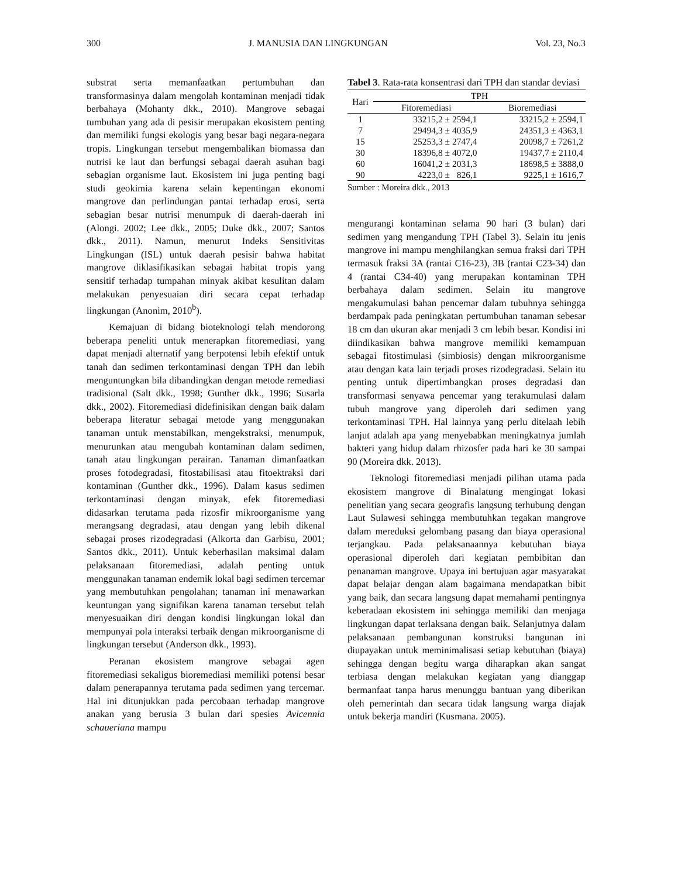300 J. MANUSIA DAN LINGKUNGAN Vol. 23, No.3
substrat serta memanfaatkan pertumbuhan dan transformasinya dalam mengolah kontaminan menjadi tidak berbahaya (Mohanty dkk., 2010). Mangrove sebagai tumbuhan yang ada di pesisir merupakan ekosistem penting dan memiliki fungsi ekologis yang besar bagi negara-negara tropis. Lingkungan tersebut mengembalikan biomassa dan nutrisi ke laut dan berfungsi sebagai daerah asuhan bagi sebagian organisme laut. Ekosistem ini juga penting bagi studi geokimia karena selain kepentingan ekonomi mangrove dan perlindungan pantai terhadap erosi, serta sebagian besar nutrisi menumpuk di daerah-daerah ini (Alongi. 2002; Lee dkk., 2005; Duke dkk., 2007; Santos dkk., 2011). Namun, menurut Indeks Sensitivitas Lingkungan (ISL) untuk daerah pesisir bahwa habitat mangrove diklasifikasikan sebagai habitat tropis yang sensitif terhadap tumpahan minyak akibat kesulitan dalam melakukan penyesuaian diri secara cepat terhadap lingkungan (Anonim, 2010<sup>b</sup>).
Kemajuan di bidang bioteknologi telah mendorong beberapa peneliti untuk menerapkan fitoremediasi, yang dapat menjadi alternatif yang berpotensi lebih efektif untuk tanah dan sedimen terkontaminasi dengan TPH dan lebih menguntungkan bila dibandingkan dengan metode remediasi tradisional (Salt dkk., 1998; Gunther dkk., 1996; Susarla dkk., 2002). Fitoremediasi didefinisikan dengan baik dalam beberapa literatur sebagai metode yang menggunakan tanaman untuk menstabilkan, mengekstraksi, menumpuk, menurunkan atau mengubah kontaminan dalam sedimen, tanah atau lingkungan perairan. Tanaman dimanfaatkan proses fotodegradasi, fitostabilisasi atau fitoektraksi dari kontaminan (Gunther dkk., 1996). Dalam kasus sedimen terkontaminasi dengan minyak, efek fitoremediasi didasarkan terutama pada rizosfir mikroorganisme yang merangsang degradasi, atau dengan yang lebih dikenal sebagai proses rizodegradasi (Alkorta dan Garbisu, 2001; Santos dkk., 2011). Untuk keberhasilan maksimal dalam pelaksanaan fitoremediasi, adalah penting untuk menggunakan tanaman endemik lokal bagi sedimen tercemar yang membutuhkan pengolahan; tanaman ini menawarkan keuntungan yang signifikan karena tanaman tersebut telah menyesuaikan diri dengan kondisi lingkungan lokal dan mempunyai pola interaksi terbaik dengan mikroorganisme di lingkungan tersebut (Anderson dkk., 1993).
Peranan ekosistem mangrove sebagai agen fitoremediasi sekaligus bioremediasi memiliki potensi besar dalam penerapannya terutama pada sedimen yang tercemar. Hal ini ditunjukkan pada percobaan terhadap mangrove anakan yang berusia 3 bulan dari spesies Avicennia schaueriana mampu
Tabel 3. Rata-rata konsentrasi dari TPH dan standar deviasi
| Hari | TPH | |
| --- | --- | --- |
| | Fitoremediasi | Bioremediasi |
| 1 | 33215,2 ± 2594,1 | 33215,2 ± 2594,1 |
| 7 | 29494,3 ± 4035,9 | 24351,3 ± 4363,1 |
| 15 | 25253,3 ± 2747,4 | 20098,7 ± 7261,2 |
| 30 | 18396,8 ± 4072,0 | 19437,7 ± 2110,4 |
| 60 | 16041,2 ± 2031,3 | 18698,5 ± 3888,0 |
| 90 | 4223,0 ± 826,1 | 9225,1 ± 1616,7 |
Sumber : Moreira dkk., 2013
mengurangi kontaminan selama 90 hari (3 bulan) dari sedimen yang mengandung TPH (Tabel 3). Selain itu jenis mangrove ini mampu menghilangkan semua fraksi dari TPH termasuk fraksi 3A (rantai C16-23), 3B (rantai C23-34) dan 4 (rantai C34-40) yang merupakan kontaminan TPH berbahaya dalam sedimen. Selain itu mangrove mengakumulasi bahan pencemar dalam tubuhnya sehingga berdampak pada peningkatan pertumbuhan tanaman sebesar 18 cm dan ukuran akar menjadi 3 cm lebih besar. Kondisi ini diindikasikan bahwa mangrove memiliki kemampuan sebagai fitostimulasi (simbiosis) dengan mikroorganisme atau dengan kata lain terjadi proses rizodegradasi. Selain itu penting untuk dipertimbangkan proses degradasi dan transformasi senyawa pencemar yang terakumulasi dalam tubuh mangrove yang diperoleh dari sedimen yang terkontaminasi TPH. Hal lainnya yang perlu ditelaah lebih lanjut adalah apa yang menyebabkan meningkatnya jumlah bakteri yang hidup dalam rhizosfer pada hari ke 30 sampai 90 (Moreira dkk. 2013).
Teknologi fitoremediasi menjadi pilihan utama pada ekosistem mangrove di Binalatung mengingat lokasi penelitian yang secara geografis langsung terhubung dengan Laut Sulawesi sehingga membutuhkan tegakan mangrove dalam mereduksi gelombang pasang dan biaya operasional terjangkau. Pada pelaksanaannya kebutuhan biaya operasional diperoleh dari kegiatan pembibitan dan penanaman mangrove. Upaya ini bertujuan agar masyarakat dapat belajar dengan alam bagaimana mendapatkan bibit yang baik, dan secara langsung dapat memahami pentingnya keberadaan ekosistem ini sehingga memiliki dan menjaga lingkungan dapat terlaksana dengan baik. Selanjutnya dalam pelaksanaan pembangunan konstruksi bangunan ini diupayakan untuk meminimalisasi setiap kebutuhan (biaya) sehingga dengan begitu warga diharapkan akan sangat terbiasa dengan melakukan kegiatan yang dianggap bermanfaat tanpa harus menunggu bantuan yang diberikan oleh pemerintah dan secara tidak langsung warga diajak untuk bekerja mandiri (Kusmana. 2005).